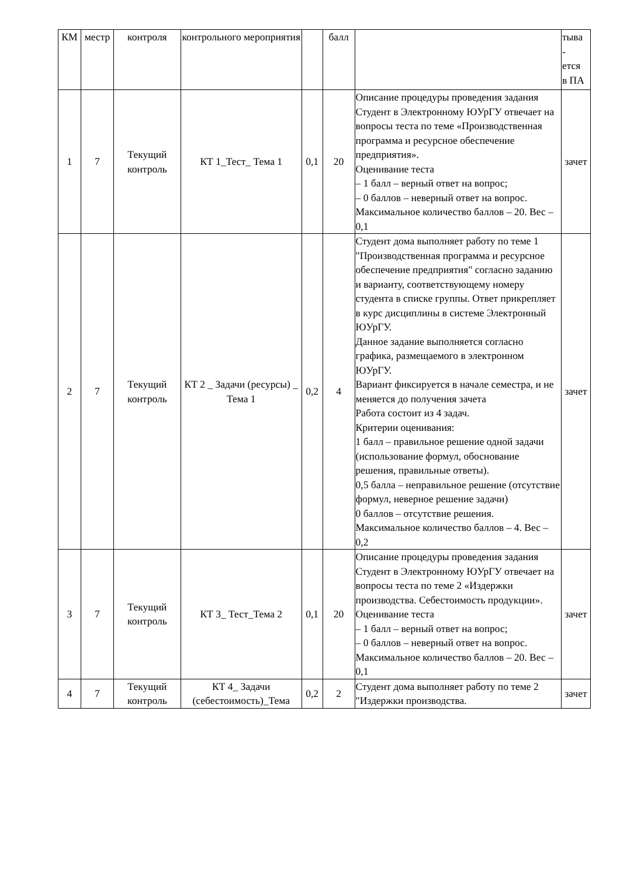| КМ | местр | контроля | контрольного мероприятия | | балл | | тыва - ется в ПА |
| 1 | 7 | Текущий контроль | КТ 1_Тест_ Тема 1 | 0,1 | 20 | Описание процедуры проведения задания Студент в Электронному ЮУрГУ отвечает на вопросы теста по теме «Производственная программа и ресурсное обеспечение предприятия». Оценивание теста – 1 балл – верный ответ на вопрос; – 0 баллов – неверный ответ на вопрос. Максимальное количество баллов – 20. Вес – 0,1 | зачет |
| 2 | 7 | Текущий контроль | КТ 2 _ Задачи (ресурсы) _ Тема 1 | 0,2 | 4 | Студент дома выполняет работу по теме 1 "Производственная программа и ресурсное обеспечение предприятия" согласно заданию и варианту, соответствующему номеру студента в списке группы. Ответ прикрепляет в курс дисциплины в системе Электронный ЮУрГУ. Данное задание выполняется согласно графика, размещаемого в электронном ЮУрГУ. Вариант фиксируется в начале семестра, и не меняется до получения зачета Работа состоит из 4 задач. Критерии оценивания: 1 балл – правильное решение одной задачи (использование формул, обоснование решения, правильные ответы). 0,5 балла – неправильное решение (отсутствие формул, неверное решение задачи) 0 баллов – отсутствие решения. Максимальное количество баллов – 4. Вес – 0,2 | зачет |
| 3 | 7 | Текущий контроль | КТ 3_ Тест_Тема 2 | 0,1 | 20 | Описание процедуры проведения задания Студент в Электронному ЮУрГУ отвечает на вопросы теста по теме 2 «Издержки производства. Себестоимость продукции». Оценивание теста – 1 балл – верный ответ на вопрос; – 0 баллов – неверный ответ на вопрос. Максимальное количество баллов – 20. Вес – 0,1 | зачет |
| 4 | 7 | Текущий контроль | КТ 4_ Задачи (себестоимость)_Тема | 0,2 | 2 | Студент дома выполняет работу по теме 2 "Издержки производства. | зачет |